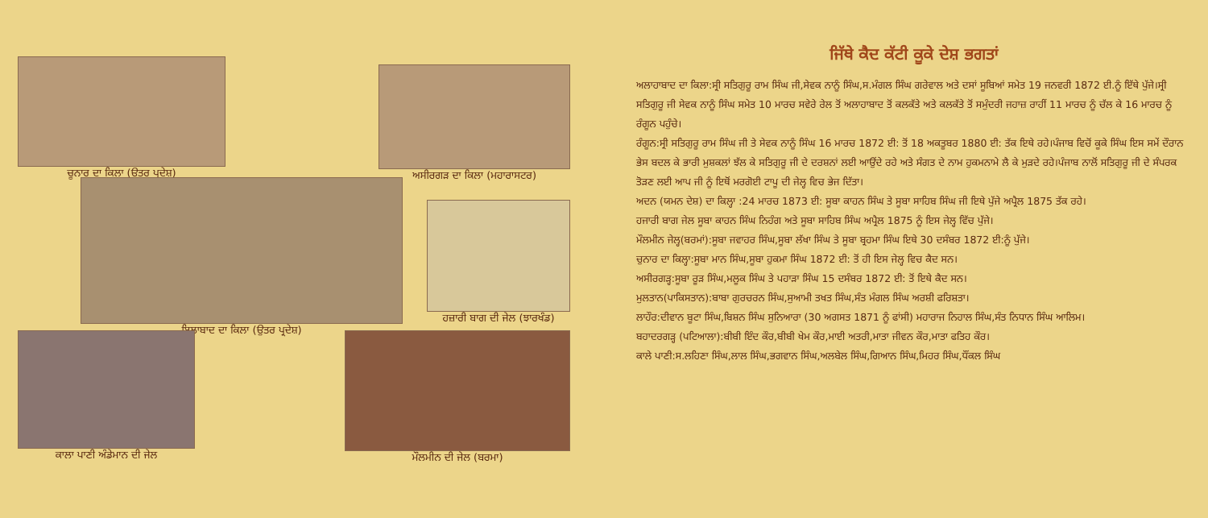ਚੂਨਾਰ ਦਾ ਕਿਲਾ (ਉਤਰ ਪ੍ਰਦੇਸ਼)
ਅਸੀਰਗੜ ਦਾ ਕਿਲਾ (ਮਹਾਰਾਸਟਰ)
ਇਲਾਬਾਦ ਦਾ ਕਿਲਾ (ਉਤਰ ਪ੍ਰਦੇਸ਼)
ਹਜ਼ਾਰੀ ਬਾਗ ਦੀ ਜੇਲ (ਝਾਰਖੰਡ)
ਕਾਲਾ ਪਾਣੀ ਅੰਡੇਮਾਨ ਦੀ ਜੇਲ ਮੌਲਮੀਨ ਦੀ ਜੇਲ (ਬਰਮਾ)
ਜਿੱਥੇ ਕੈਦ ਕੱਟੀ ਕੂਕੇ ਦੇਸ਼ ਭਗਤਾਂ
ਅਲਾਹਾਬਾਦ ਦਾ ਕਿਲਾ:ਸ੍ਰੀ ਸਤਿਗੁਰੂ ਰਾਮ ਸਿੰਘ ਜੀ,ਸੇਵਕ ਨਾਨੂੰ ਸਿੰਘ,ਸ.ਮੰਗਲ ਸਿੰਘ ਗਰੇਵਾਲ ਅਤੇ ਦਸਾਂ ਸੂਬਿਆਂ ਸਮੇਤ 19 ਜਨਵਰੀ 1872 ਈ.ਨੂੰ ਇੱਥੇ ਪੁੱਜੇ।ਸ੍ਰੀ ਸਤਿਗੁਰੂ ਜੀ ਸੇਵਕ ਨਾਨੂੰ ਸਿੰਘ ਸਮੇਤ 10 ਮਾਰਚ ਸਵੇਰੇ ਰੇਲ ਤੋਂ ਅਲਾਹਾਬਾਦ ਤੋਂ ਕਲਕੱਤੇ ਅਤੇ ਕਲਕੱਤੇ ਤੋਂ ਸਮੁੰਦਰੀ ਜਹਾਜ਼ ਰਾਹੀਂ 11 ਮਾਰਚ ਨੂੰ ਚੱਲ ਕੇ 16 ਮਾਰਚ ਨੂੰ ਰੰਗੂਨ ਪਹੁੰਚੇ।
ਰੰਗੂਨ:ਸ੍ਰੀ ਸਤਿਗੁਰੂ ਰਾਮ ਸਿੰਘ ਜੀ ਤੇ ਸੇਵਕ ਨਾਨੂੰ ਸਿੰਘ 16 ਮਾਰਚ 1872 ਈ: ਤੋਂ 18 ਅਕਤੂਬਰ 1880 ਈ: ਤੱਕ ਇਥੇ ਰਹੇ।ਪੰਜਾਬ ਵਿਚੋਂ ਕੂਕੇ ਸਿੰਘ ਇਸ ਸਮੇਂ ਦੌਰਾਨ ਭੇਸ ਬਦਲ ਕੇ ਭਾਰੀ ਮੁਸ਼ਕਲਾਂ ਝੱਲ ਕੇ ਸਤਿਗੁਰੂ ਜੀ ਦੇ ਦਰਸ਼ਨਾਂ ਲਈ ਆਉਂਦੇ ਰਹੇ ਅਤੇ ਸੰਗਤ ਦੇ ਨਾਮ ਹੁਕਮਨਾਮੇ ਲੈ ਕੇ ਮੁੜਦੇ ਰਹੇ।ਪੰਜਾਬ ਨਾਲੋਂ ਸਤਿਗੁਰੂ ਜੀ ਦੇ ਸੰਪਰਕ ਤੋੜਣ ਲਈ ਆਪ ਜੀ ਨੂੰ ਇਥੋਂ ਮਰਗੋਈ ਟਾਪੂ ਦੀ ਜੇਲ੍ਹ ਵਿਚ ਭੇਜ ਦਿੱਤਾ।
ਅਦਨ (ਯਮਨ ਦੇਸ਼) ਦਾ ਕਿਲ੍ਹਾ :24 ਮਾਰਚ 1873 ਈ: ਸੂਬਾ ਕਾਹਨ ਸਿੰਘ ਤੇ ਸੂਬਾ ਸਾਹਿਬ ਸਿੰਘ ਜੀ ਇਥੇ ਪੁੱਜੇ ਅਪ੍ਰੈਲ 1875 ਤੱਕ ਰਹੇ।
ਹਜਾਰੀ ਬਾਗ ਜੇਲ ਸੂਬਾ ਕਾਹਨ ਸਿੰਘ ਨਿਹੰਗ ਅਤੇ ਸੂਬਾ ਸਾਹਿਬ ਸਿੰਘ ਅਪ੍ਰੈਲ 1875 ਨੂੰ ਇਸ ਜੇਲ੍ਹ ਵਿੱਚ ਪੁੱਜੇ।
ਮੌਲਮੀਨ ਜੇਲ੍ਹ(ਬਰਮਾਂ):ਸੂਬਾ ਜਵਾਹਰ ਸਿੰਘ,ਸੂਬਾ ਲੱਖਾ ਸਿੰਘ ਤੇ ਸੂਬਾ ਬ੍ਰਹਮਾ ਸਿੰਘ ਇਥੇ 30 ਦਸੰਬਰ 1872 ਈ:ਨੂੰ ਪੁੱਜੇ।
ਚੁਨਾਰ ਦਾ ਕਿਲ੍ਹਾ:ਸੂਬਾ ਮਾਨ ਸਿੰਘ,ਸੂਬਾ ਹੁਕਮਾ ਸਿੰਘ 1872 ਈ: ਤੋਂ ਹੀ ਇਸ ਜੇਲ੍ਹ ਵਿਚ ਕੈਦ ਸਨ।
ਅਸੀਰਗੜ੍ਹ:ਸੂਬਾ ਰੂੜ ਸਿੰਘ,ਮਲੂਕ ਸਿੰਘ ਤੇ ਪਹਾੜਾ ਸਿੰਘ 15 ਦਸੰਬਰ 1872 ਈ: ਤੋਂ ਇਥੇ ਕੈਦ ਸਨ।
ਮੁਲਤਾਨ(ਪਾਕਿਸਤਾਨ):ਬਾਬਾ ਗੁਰਚਰਨ ਸਿੰਘ,ਸੁਆਮੀ ਤਖਤ ਸਿੰਘ,ਸੰਤ ਮੰਗਲ ਸਿੰਘ ਅਰਸ਼ੀ ਫਰਿਸ਼ਤਾ।
ਲਾਹੌਰ:ਦੀਵਾਨ ਬੂਟਾ ਸਿੰਘ,ਬਿਸ਼ਨ ਸਿੰਘ ਸੁਨਿਆਰਾ (30 ਅਗਸਤ 1871 ਨੂੰ ਫਾਂਸੀ) ਮਹਾਰਾਜ ਨਿਹਾਲ ਸਿੰਘ,ਸੰਤ ਨਿਧਾਨ ਸਿੰਘ ਆਲਿਮ।
ਬਹਾਦਰਗੜ੍ਹ (ਪਟਿਆਲਾ):ਬੀਬੀ ਇੰਦ ਕੌਰ,ਬੀਬੀ ਖੇਮ ਕੌਰ,ਮਾਈ ਅਤਰੀ,ਮਾਤਾ ਜੀਵਨ ਕੌਰ,ਮਾਤਾ ਫਤਿਹ ਕੌਰ।
ਕਾਲੇ ਪਾਣੀ:ਸ.ਲਹਿਣਾ ਸਿੰਘ,ਲਾਲ ਸਿੰਘ,ਭਗਵਾਨ ਸਿੰਘ,ਅਲਬੇਲ ਸਿੰਘ,ਗਿਆਨ ਸਿੰਘ,ਮਿਹਰ ਸਿੰਘ,ਧੌਂਕਲ ਸਿੰਘ